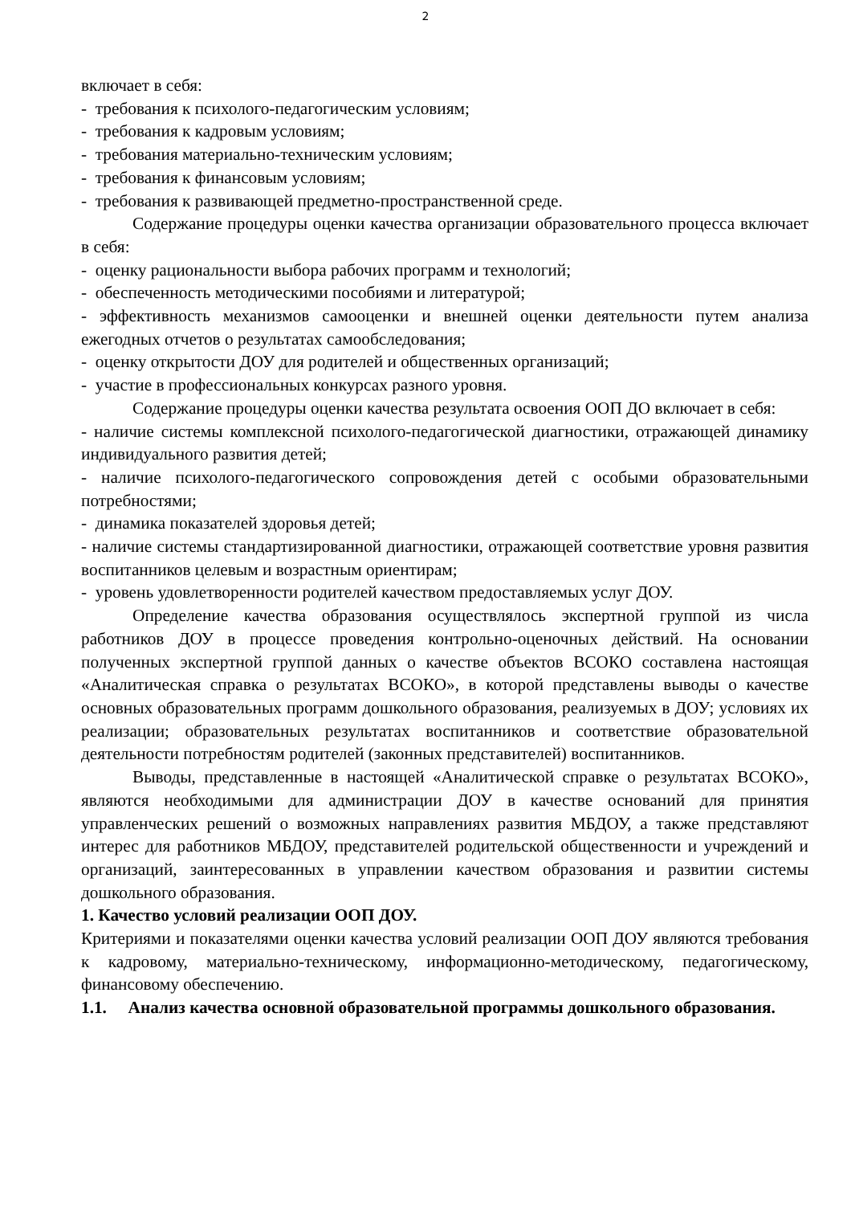2
включает в себя:
- требования к психолого-педагогическим условиям;
- требования к кадровым условиям;
- требования материально-техническим условиям;
- требования к финансовым условиям;
- требования к развивающей предметно-пространственной среде.
Содержание процедуры оценки качества организации образовательного процесса включает в себя:
- оценку рациональности выбора рабочих программ и технологий;
- обеспеченность методическими пособиями и литературой;
- эффективность механизмов самооценки и внешней оценки деятельности путем анализа ежегодных отчетов о результатах самообследования;
- оценку открытости ДОУ для родителей и общественных организаций;
- участие в профессиональных конкурсах разного уровня.
Содержание процедуры оценки качества результата освоения ООП ДО включает в себя:
- наличие системы комплексной психолого-педагогической диагностики, отражающей динамику индивидуального развития детей;
- наличие психолого-педагогического сопровождения детей с особыми образовательными потребностями;
- динамика показателей здоровья детей;
- наличие системы стандартизированной диагностики, отражающей соответствие уровня развития воспитанников целевым и возрастным ориентирам;
- уровень удовлетворенности родителей качеством предоставляемых услуг ДОУ.
Определение качества образования осуществлялось экспертной группой из числа работников ДОУ в процессе проведения контрольно-оценочных действий. На основании полученных экспертной группой данных о качестве объектов ВСОКО составлена настоящая «Аналитическая справка о результатах ВСОКО», в которой представлены выводы о качестве основных образовательных программ дошкольного образования, реализуемых в ДОУ; условиях их реализации; образовательных результатах воспитанников и соответствие образовательной деятельности потребностям родителей (законных представителей) воспитанников.
Выводы, представленные в настоящей «Аналитической справке о результатах ВСОКО», являются необходимыми для администрации ДОУ в качестве оснований для принятия управленческих решений о возможных направлениях развития МБДОУ, а также представляют интерес для работников МБДОУ, представителей родительской общественности и учреждений и организаций, заинтересованных в управлении качеством образования и развитии системы дошкольного образования.
1. Качество условий реализации ООП ДОУ.
Критериями и показателями оценки качества условий реализации ООП ДОУ являются требования к кадровому, материально-техническому, информационно-методическому, педагогическому, финансовому обеспечению.
1.1. Анализ качества основной образовательной программы дошкольного образования.